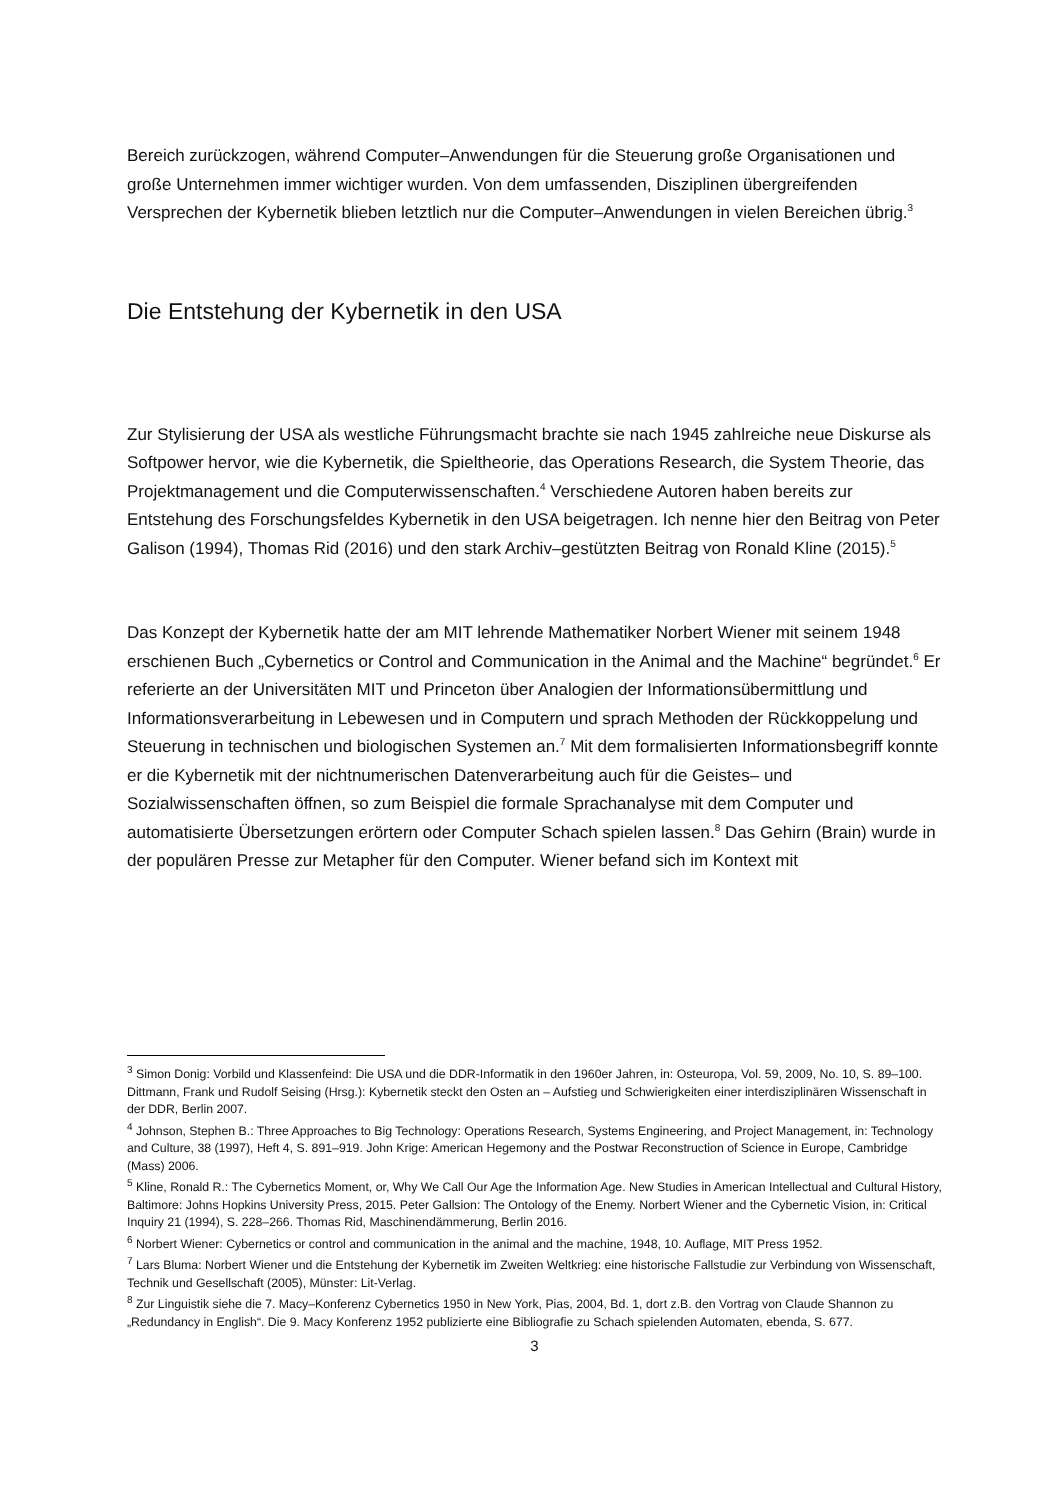Bereich zurückzogen, während Computer–Anwendungen für die Steuerung große Organisationen und große Unternehmen immer wichtiger wurden. Von dem umfassenden, Disziplinen übergreifenden Versprechen der Kybernetik blieben letztlich nur die Computer–Anwendungen in vielen Bereichen übrig.<sup>3</sup>
Die Entstehung der Kybernetik in den USA
Zur Stylisierung der USA als westliche Führungsmacht brachte sie nach 1945 zahlreiche neue Diskurse als Softpower hervor, wie die Kybernetik, die Spieltheorie, das Operations Research, die System Theorie, das Projektmanagement und die Computerwissenschaften.<sup>4</sup> Verschiedene Autoren haben bereits zur Entstehung des Forschungsfeldes Kybernetik in den USA beigetragen. Ich nenne hier den Beitrag von Peter Galison (1994), Thomas Rid (2016) und den stark Archiv–gestützten Beitrag von Ronald Kline (2015).<sup>5</sup>
Das Konzept der Kybernetik hatte der am MIT lehrende Mathematiker Norbert Wiener mit seinem 1948 erschienen Buch „Cybernetics or Control and Communication in the Animal and the Machine“ begründet.<sup>6</sup> Er referierte an der Universitäten MIT und Princeton über Analogien der Informationsübermittlung und Informationsverarbeitung in Lebewesen und in Computern und sprach Methoden der Rückkoppelung und Steuerung in technischen und biologischen Systemen an.<sup>7</sup> Mit dem formalisierten Informationsbegriff konnte er die Kybernetik mit der nichtnumerischen Datenverarbeitung auch für die Geistes– und Sozialwissenschaften öffnen, so zum Beispiel die formale Sprachanalyse mit dem Computer und automatisierte Übersetzungen erörtern oder Computer Schach spielen lassen.<sup>8</sup> Das Gehirn (Brain) wurde in der populären Presse zur Metapher für den Computer. Wiener befand sich im Kontext mit
<sup>3</sup> Simon Donig: Vorbild und Klassenfeind: Die USA und die DDR-Informatik in den 1960er Jahren, in: Osteuropa, Vol. 59, 2009, No. 10, S. 89–100. Dittmann, Frank und Rudolf Seising (Hrsg.): Kybernetik steckt den Osten an – Aufstieg und Schwierigkeiten einer interdisziplinären Wissenschaft in der DDR, Berlin 2007.
<sup>4</sup> Johnson, Stephen B.: Three Approaches to Big Technology: Operations Research, Systems Engineering, and Project Management, in: Technology and Culture, 38 (1997), Heft 4, S. 891–919. John Krige: American Hegemony and the Postwar Reconstruction of Science in Europe, Cambridge (Mass) 2006.
<sup>5</sup> Kline, Ronald R.: The Cybernetics Moment, or, Why We Call Our Age the Information Age. New Studies in American Intellectual and Cultural History, Baltimore: Johns Hopkins University Press, 2015. Peter Gallsion: The Ontology of the Enemy. Norbert Wiener and the Cybernetic Vision, in: Critical Inquiry 21 (1994), S. 228–266. Thomas Rid, Maschinendämmerung, Berlin 2016.
<sup>6</sup> Norbert Wiener: Cybernetics or control and communication in the animal and the machine, 1948, 10. Auflage, MIT Press 1952.
<sup>7</sup> Lars Bluma: Norbert Wiener und die Entstehung der Kybernetik im Zweiten Weltkrieg: eine historische Fallstudie zur Verbindung von Wissenschaft, Technik und Gesellschaft (2005), Münster: Lit-Verlag.
<sup>8</sup> Zur Linguistik siehe die 7. Macy–Konferenz Cybernetics 1950 in New York, Pias, 2004, Bd. 1, dort z.B. den Vortrag von Claude Shannon zu „Redundancy in English“. Die 9. Macy Konferenz 1952 publizierte eine Bibliografie zu Schach spielenden Automaten, ebenda, S. 677.
3